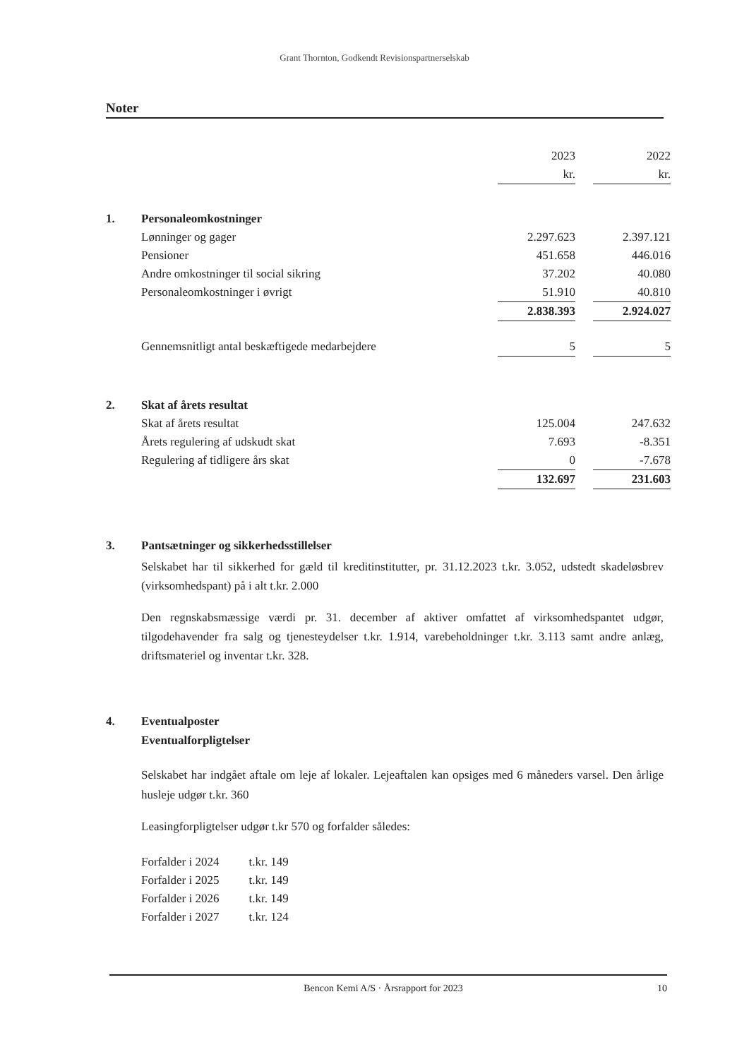Grant Thornton, Godkendt Revisionspartnerselskab
Noter
| | | 2023 | | 2022 |
| | | kr. | | kr. |
| 1. | Personaleomkostninger | | | |
| | Lønninger og gager | 2.297.623 | | 2.397.121 |
| | Pensioner | 451.658 | | 446.016 |
| | Andre omkostninger til social sikring | 37.202 | | 40.080 |
| | Personaleomkostninger i øvrigt | 51.910 | | 40.810 |
| | | 2.838.393 | | 2.924.027 |
| | Gennemsnitligt antal beskæftigede medarbejdere | 5 | | 5 |
| 2. | Skat af årets resultat | | | |
| | Skat af årets resultat | 125.004 | | 247.632 |
| | Årets regulering af udskudt skat | 7.693 | | -8.351 |
| | Regulering af tidligere års skat | 0 | | -7.678 |
| | | 132.697 | | 231.603 |
3. Pantsætninger og sikkerhedsstillelser
Selskabet har til sikkerhed for gæld til kreditinstitutter, pr. 31.12.2023 t.kr. 3.052, udstedt skadeløsbrev (virksomhedspant) på i alt t.kr. 2.000
Den regnskabsmæssige værdi pr. 31. december af aktiver omfattet af virksomhedspantet udgør, tilgodehavender fra salg og tjenesteydelser t.kr. 1.914, varebeholdninger t.kr. 3.113 samt andre anlæg, driftsmateriel og inventar t.kr. 328.
4. Eventualposter
Eventualforpligtelser
Selskabet har indgået aftale om leje af lokaler. Lejeaftalen kan opsiges med 6 måneders varsel. Den årlige husleje udgør t.kr. 360
Leasingforpligtelser udgør t.kr 570 og forfalder således:
| Forfalder i 2024 | t.kr. 149 |
| Forfalder i 2025 | t.kr. 149 |
| Forfalder i 2026 | t.kr. 149 |
| Forfalder i 2027 | t.kr. 124 |
Bencon Kemi A/S · Årsrapport for 2023 10